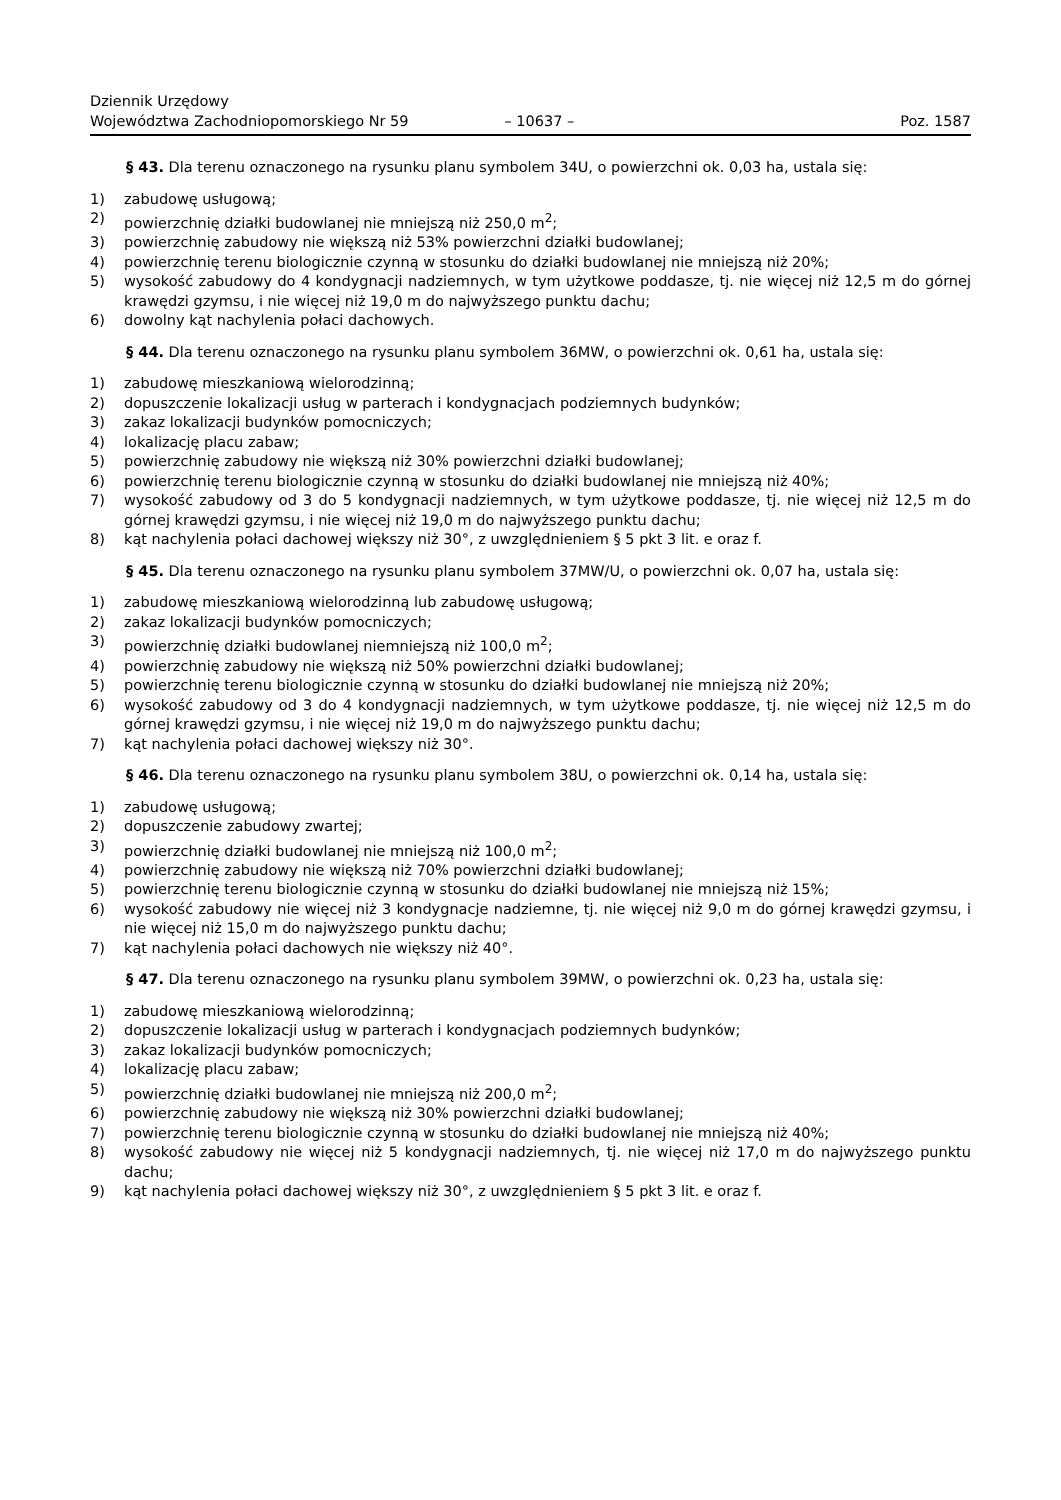Dziennik Urzędowy
Województwa Zachodniopomorskiego Nr 59
– 10637 –
Poz. 1587
§ 43. Dla terenu oznaczonego na rysunku planu symbolem 34U, o powierzchni ok. 0,03 ha, ustala się:
1) zabudowę usługową;
2) powierzchnię działki budowlanej nie mniejszą niż 250,0 m<sup>2</sup>;
3) powierzchnię zabudowy nie większą niż 53% powierzchni działki budowlanej;
4) powierzchnię terenu biologicznie czynną w stosunku do działki budowlanej nie mniejszą niż 20%;
5) wysokość zabudowy do 4 kondygnacji nadziemnych, w tym użytkowe poddasze, tj. nie więcej niż 12,5 m do górnej krawędzi gzymsu, i nie więcej niż 19,0 m do najwyższego punktu dachu;
6) dowolny kąt nachylenia połaci dachowych.
§ 44. Dla terenu oznaczonego na rysunku planu symbolem 36MW, o powierzchni ok. 0,61 ha, ustala się:
1) zabudowę mieszkaniową wielorodzinną;
2) dopuszczenie lokalizacji usług w parterach i kondygnacjach podziemnych budynków;
3) zakaz lokalizacji budynków pomocniczych;
4) lokalizację placu zabaw;
5) powierzchnię zabudowy nie większą niż 30% powierzchni działki budowlanej;
6) powierzchnię terenu biologicznie czynną w stosunku do działki budowlanej nie mniejszą niż 40%;
7) wysokość zabudowy od 3 do 5 kondygnacji nadziemnych, w tym użytkowe poddasze, tj. nie więcej niż 12,5 m do górnej krawędzi gzymsu, i nie więcej niż 19,0 m do najwyższego punktu dachu;
8) kąt nachylenia połaci dachowej większy niż 30°, z uwzględnieniem § 5 pkt 3 lit. e oraz f.
§ 45. Dla terenu oznaczonego na rysunku planu symbolem 37MW/U, o powierzchni ok. 0,07 ha, ustala się:
1) zabudowę mieszkaniową wielorodzinną lub zabudowę usługową;
2) zakaz lokalizacji budynków pomocniczych;
3) powierzchnię działki budowlanej niemniejszą niż 100,0 m<sup>2</sup>;
4) powierzchnię zabudowy nie większą niż 50% powierzchni działki budowlanej;
5) powierzchnię terenu biologicznie czynną w stosunku do działki budowlanej nie mniejszą niż 20%;
6) wysokość zabudowy od 3 do 4 kondygnacji nadziemnych, w tym użytkowe poddasze, tj. nie więcej niż 12,5 m do górnej krawędzi gzymsu, i nie więcej niż 19,0 m do najwyższego punktu dachu;
7) kąt nachylenia połaci dachowej większy niż 30°.
§ 46. Dla terenu oznaczonego na rysunku planu symbolem 38U, o powierzchni ok. 0,14 ha, ustala się:
1) zabudowę usługową;
2) dopuszczenie zabudowy zwartej;
3) powierzchnię działki budowlanej nie mniejszą niż 100,0 m<sup>2</sup>;
4) powierzchnię zabudowy nie większą niż 70% powierzchni działki budowlanej;
5) powierzchnię terenu biologicznie czynną w stosunku do działki budowlanej nie mniejszą niż 15%;
6) wysokość zabudowy nie więcej niż 3 kondygnacje nadziemne, tj. nie więcej niż 9,0 m do górnej krawędzi gzymsu, i nie więcej niż 15,0 m do najwyższego punktu dachu;
7) kąt nachylenia połaci dachowych nie większy niż 40°.
§ 47. Dla terenu oznaczonego na rysunku planu symbolem 39MW, o powierzchni ok. 0,23 ha, ustala się:
1) zabudowę mieszkaniową wielorodzinną;
2) dopuszczenie lokalizacji usług w parterach i kondygnacjach podziemnych budynków;
3) zakaz lokalizacji budynków pomocniczych;
4) lokalizację placu zabaw;
5) powierzchnię działki budowlanej nie mniejszą niż 200,0 m<sup>2</sup>;
6) powierzchnię zabudowy nie większą niż 30% powierzchni działki budowlanej;
7) powierzchnię terenu biologicznie czynną w stosunku do działki budowlanej nie mniejszą niż 40%;
8) wysokość zabudowy nie więcej niż 5 kondygnacji nadziemnych, tj. nie więcej niż 17,0 m do najwyższego punktu dachu;
9) kąt nachylenia połaci dachowej większy niż 30°, z uwzględnieniem § 5 pkt 3 lit. e oraz f.